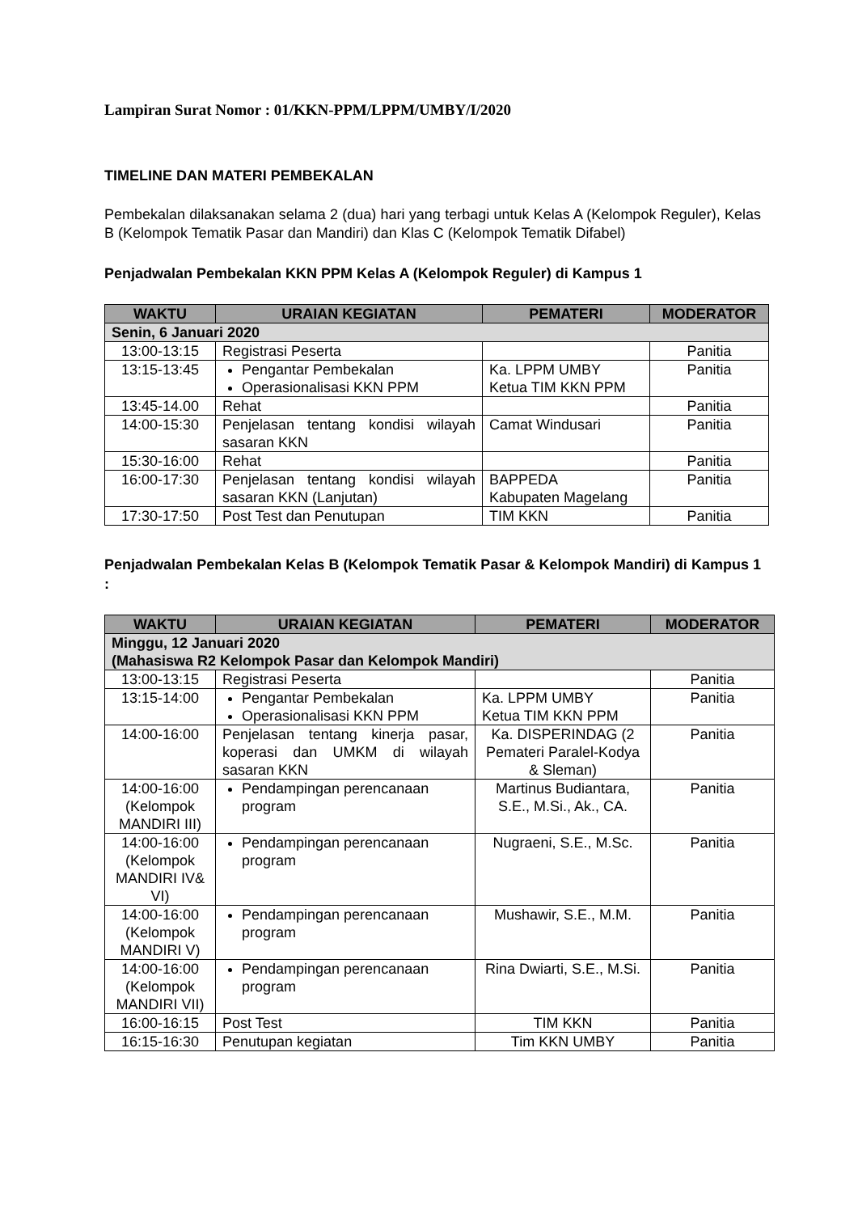Lampiran Surat Nomor : 01/KKN-PPM/LPPM/UMBY/I/2020
TIMELINE DAN MATERI PEMBEKALAN
Pembekalan dilaksanakan selama 2 (dua) hari yang terbagi untuk Kelas A (Kelompok Reguler), Kelas B (Kelompok Tematik Pasar dan Mandiri) dan Klas C (Kelompok Tematik Difabel)
Penjadwalan Pembekalan KKN PPM Kelas A (Kelompok Reguler) di Kampus 1
| WAKTU | URAIAN KEGIATAN | PEMATERI | MODERATOR |
| --- | --- | --- | --- |
| Senin, 6 Januari 2020 | | | |
| 13:00-13:15 | Registrasi Peserta | | Panitia |
| 13:15-13:45 | Pengantar Pembekalan Operasionalisasi KKN PPM | Ka. LPPM UMBY Ketua TIM KKN PPM | Panitia |
| 13:45-14.00 | Rehat | | Panitia |
| 14:00-15:30 | Penjelasan tentang kondisi wilayah sasaran KKN | Camat Windusari | Panitia |
| 15:30-16:00 | Rehat | | Panitia |
| 16:00-17:30 | Penjelasan tentang kondisi wilayah sasaran KKN (Lanjutan) | BAPPEDA Kabupaten Magelang | Panitia |
| 17:30-17:50 | Post Test dan Penutupan | TIM KKN | Panitia |
Penjadwalan Pembekalan Kelas B (Kelompok Tematik Pasar & Kelompok Mandiri) di Kampus 1 :
| WAKTU | URAIAN KEGIATAN | PEMATERI | MODERATOR |
| --- | --- | --- | --- |
| Minggu, 12 Januari 2020 (Mahasiswa R2 Kelompok Pasar dan Kelompok Mandiri) | | | |
| 13:00-13:15 | Registrasi Peserta | | Panitia |
| 13:15-14:00 | Pengantar Pembekalan Operasionalisasi KKN PPM | Ka. LPPM UMBY Ketua TIM KKN PPM | Panitia |
| 14:00-16:00 | Penjelasan tentang kinerja pasar, koperasi dan UMKM di wilayah sasaran KKN | Ka. DISPERINDAG (2 Pemateri Paralel-Kodya & Sleman) | Panitia |
| 14:00-16:00 (Kelompok MANDIRI III) | Pendampingan perencanaan program | Martinus Budiantara, S.E., M.Si., Ak., CA. | Panitia |
| 14:00-16:00 (Kelompok MANDIRI IV& VI) | Pendampingan perencanaan program | Nugraeni, S.E., M.Sc. | Panitia |
| 14:00-16:00 (Kelompok MANDIRI V) | Pendampingan perencanaan program | Mushawir, S.E., M.M. | Panitia |
| 14:00-16:00 (Kelompok MANDIRI VII) | Pendampingan perencanaan program | Rina Dwiarti, S.E., M.Si. | Panitia |
| 16:00-16:15 | Post Test | TIM KKN | Panitia |
| 16:15-16:30 | Penutupan kegiatan | Tim KKN UMBY | Panitia |